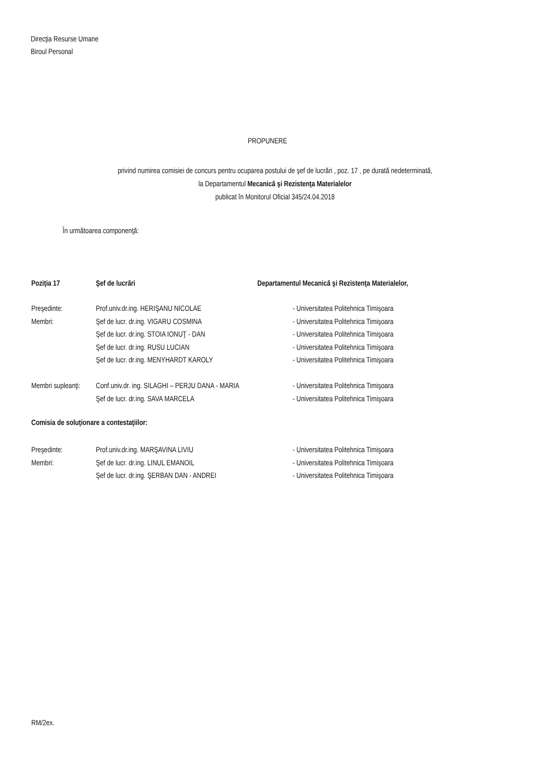Direcţia Resurse Umane
Biroul Personal
PROPUNERE
privind numirea comisiei de concurs pentru ocuparea postului de şef de lucrări , poz. 17 , pe durată nedeterminată,
la Departamentul Mecanică şi Rezistenţa Materialelor
publicat în Monitorul Oficial 345/24.04.2018
În următoarea componenţă:
Poziţia 17 Şef de lucrări Departamentul Mecanică şi Rezistenţa Materialelor,
Preşedinte: Prof.univ.dr.ing. HERIŞANU NICOLAE - Universitatea Politehnica Timişoara
Membri: Şef de lucr. dr.ing. VIGARU COSMINA - Universitatea Politehnica Timişoara
Şef de lucr. dr.ing. STOIA IONUŢ - DAN - Universitatea Politehnica Timişoara
Şef de lucr. dr.ing. RUSU LUCIAN - Universitatea Politehnica Timişoara
Şef de lucr. dr.ing. MENYHARDT KAROLY - Universitatea Politehnica Timişoara
Membri supleanţi: Conf.univ.dr. ing. SILAGHI – PERJU DANA - MARIA - Universitatea Politehnica Timişoara
Şef de lucr. dr.ing. SAVA MARCELA - Universitatea Politehnica Timişoara
Comisia de soluţionare a contestaţiilor:
Preşedinte: Prof.univ.dr.ing. MARŞAVINA LIVIU - Universitatea Politehnica Timişoara
Membri: Şef de lucr. dr.ing. LINUL EMANOIL - Universitatea Politehnica Timişoara
Şef de lucr. dr.ing. ŞERBAN DAN - ANDREI - Universitatea Politehnica Timişoara
RM/2ex.